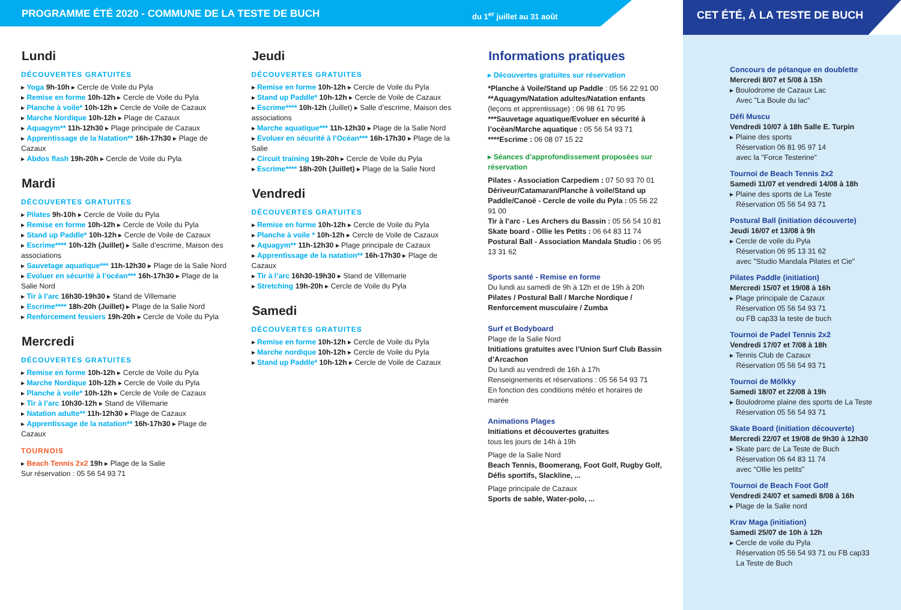PROGRAMME ÉTÉ 2020 - COMMUNE DE LA TESTE DE BUCH
du 1<sup>er</sup> juillet au 31 août
CET ÉTÉ, À LA TESTE DE BUCH
Lundi
DÉCOUVERTES GRATUITES
▸ Yoga 9h-10h ▸ Cercle de Voile du Pyla
▸ Remise en forme 10h-12h ▸ Cercle de Voile du Pyla
▸ Planche à voile* 10h-12h ▸ Cercle de Voile de Cazaux
▸ Marche Nordique 10h-12h ▸ Plage de Cazaux
▸ Aquagym** 11h-12h30 ▸ Plage principale de Cazaux
▸ Apprentissage de la Natation** 16h-17h30 ▸ Plage de Cazaux
▸ Abdos flash 19h-20h ▸ Cercle de Voile du Pyla
Mardi
DÉCOUVERTES GRATUITES
▸ Pilates 9h-10h ▸ Cercle de Voile du Pyla
▸ Remise en forme 10h-12h ▸ Cercle de Voile du Pyla
▸ Stand up Paddle* 10h-12h ▸ Cercle de Voile de Cazaux
▸ Escrime**** 10h-12h (Juillet) ▸ Salle d’escrime, Maison des associations
▸ Sauvetage aquatique*** 11h-12h30 ▸ Plage de la Salie Nord
▸ Evoluer en sécurité à l’océan*** 16h-17h30 ▸ Plage de la Salie Nord
▸ Tir à l’arc 16h30-19h30 ▸ Stand de Villemarie
▸ Escrime**** 18h-20h (Juillet) ▸ Plage de la Salie Nord
▸ Renforcement fessiers 19h-20h ▸ Cercle de Voile du Pyla
Mercredi
DÉCOUVERTES GRATUITES
▸ Remise en forme 10h-12h ▸ Cercle de Voile du Pyla
▸ Marche Nordique 10h-12h ▸ Cercle de Voile du Pyla
▸ Planche à voile* 10h-12h ▸ Cercle de Voile de Cazaux
▸ Tir à l’arc 10h30-12h ▸ Stand de Villemarie
▸ Natation adulte** 11h-12h30 ▸ Plage de Cazaux
▸ Apprentissage de la natation** 16h-17h30 ▸ Plage de Cazaux
TOURNOIS
▸ Beach Tennis 2x2 19h ▸ Plage de la Salie
Sur réservation : 05 56 54 93 71
Jeudi
DÉCOUVERTES GRATUITES
▸ Remise en forme 10h-12h ▸ Cercle de Voile du Pyla
▸ Stand up Paddle* 10h-12h ▸ Cercle de Voile de Cazaux
▸ Escrime**** 10h-12h (Juillet) ▸ Salle d’escrime, Maison des associations
▸ Marche aquatique*** 11h-12h30 ▸ Plage de la Salie Nord
▸ Evoluer en sécurité à l’Océan*** 16h-17h30 ▸ Plage de la Salie
▸ Circuit training 19h-20h ▸ Cercle de Voile du Pyla
▸ Escrime**** 18h-20h (Juillet) ▸ Plage de la Salie Nord
Vendredi
DÉCOUVERTES GRATUITES
▸ Remise en forme 10h-12h ▸ Cercle de Voile du Pyla
▸ Planche à voile * 10h-12h ▸ Cercle de Voile de Cazaux
▸ Aquagym** 11h-12h30 ▸ Plage principale de Cazaux
▸ Apprentissage de la natation** 16h-17h30 ▸ Plage de Cazaux
▸ Tir à l’arc 16h30-19h30 ▸ Stand de Villemarie
▸ Stretching 19h-20h ▸ Cercle de Voile du Pyla
Samedi
DÉCOUVERTES GRATUITES
▸ Remise en forme 10h-12h ▸ Cercle de Voile du Pyla
▸ Marche nordique 10h-12h ▸ Cercle de Voile du Pyla
▸ Stand up Paddle* 10h-12h ▸ Cercle de Voile de Cazaux
Informations pratiques
▸ Découvertes gratuites sur réservation
*Planche à Voile/Stand up Paddle : 05 56 22 91 00
**Aquagym/Natation adultes/Natation enfants (leçons et apprentissage) : 06 98 61 70 95
***Sauvetage aquatique/Evoluer en sécurité à l’océan/Marche aquatique : 05 56 54 93 71
****Escrime : 06 08 07 15 22
▸ Séances d’approfondissement proposées sur réservation
Pilates - Association Carpediem : 07 50 93 70 01
Dériveur/Catamaran/Planche à voile/Stand up Paddle/Canoë - Cercle de voile du Pyla : 05 56 22 91 00
Tir à l’arc - Les Archers du Bassin : 05 56 54 10 81
Skate board - Ollie les Petits : 06 64 83 11 74
Postural Ball - Association Mandala Studio : 06 95 13 31 62
Sports santé - Remise en forme
Du lundi au samedi de 9h à 12h et de 19h à 20h
Pilates / Postural Ball / Marche Nordique / Renforcement musculaire / Zumba
Surf et Bodyboard
Plage de la Salie Nord
Initiations gratuites avec l’Union Surf Club Bassin d’Arcachon
Du lundi au vendredi de 16h à 17h
Renseignements et réservations : 05 56 54 93 71
En fonction des conditions météo et horaires de marée
Animations Plages
Initiations et découvertes gratuites
tous les jours de 14h à 19h
Plage de la Salie Nord
Beach Tennis, Boomerang, Foot Golf, Rugby Golf, Défis sportifs, Slackline, ...
Plage principale de Cazaux
Sports de sable, Water-polo, ...
Concours de pétanque en doublette
Mercredi 8/07 et 5/08 à 15h
▸ Boulodrome de Cazaux Lac
Avec "La Boule du lac"
Défi Muscu
Vendredi 10/07 à 18h Salle E. Turpin
▸ Plaine des sports
Réservation 06 81 95 97 14
avec la "Force Testerine"
Tournoi de Beach Tennis 2x2
Samedi 11/07 et vendredi 14/08 à 18h
▸ Plaine des sports de La Teste
Réservation 05 56 54 93 71
Postural Ball (initiation découverte)
Jeudi 16/07 et 13/08 à 9h
▸ Cercle de voile du Pyla
Réservation 06 95 13 31 62
avec "Studio Mandala Pilates et Cie"
Pilates Paddle (initiation)
Mercredi 15/07 et 19/08 à 16h
▸ Plage principale de Cazaux
Réservation 05 56 54 93 71
ou FB cap33 la teste de buch
Tournoi de Padel Tennis 2x2
Vendredi 17/07 et 7/08 à 18h
▸ Tennis Club de Cazaux
Réservation 05 56 54 93 71
Tournoi de Mölkky
Samedi 18/07 et 22/08 à 19h
▸ Boulodrome plaine des sports de La Teste
Réservation 05 56 54 93 71
Skate Board (initiation découverte)
Mercredi 22/07 et 19/08 de 9h30 à 12h30
▸ Skate parc de La Teste de Buch
Réservation 06 64 83 11 74
avec "Ollie les petits"
Tournoi de Beach Foot Golf
Vendredi 24/07 et samedi 8/08 à 16h
▸ Plage de la Salie nord
Krav Maga (initiation)
Samedi 25/07 de 10h à 12h
▸ Cercle de voile du Pyla
Réservation 05 56 54 93 71 ou FB cap33
La Teste de Buch